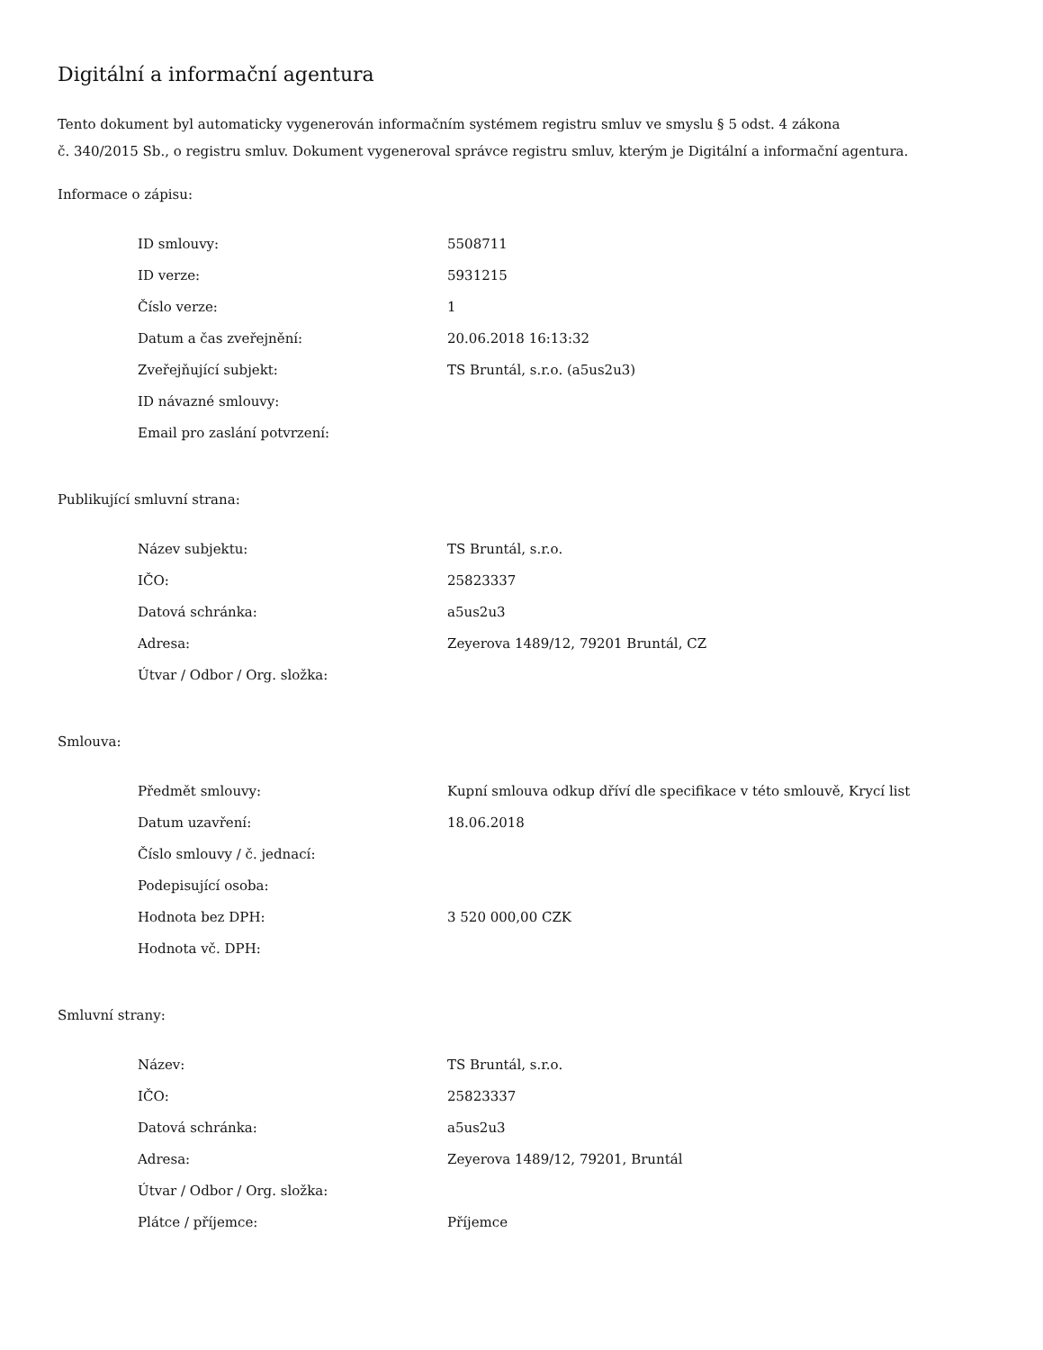Digitální a informační agentura
Tento dokument byl automaticky vygenerován informačním systémem registru smluv ve smyslu § 5 odst. 4 zákona
č. 340/2015 Sb., o registru smluv. Dokument vygeneroval správce registru smluv, kterým je Digitální a informační agentura.
Informace o zápisu:
| ID smlouvy: | 5508711 |
| ID verze: | 5931215 |
| Číslo verze: | 1 |
| Datum a čas zveřejnění: | 20.06.2018 16:13:32 |
| Zveřejňující subjekt: | TS Bruntál, s.r.o. (a5us2u3) |
| ID návazné smlouvy: | |
| Email pro zaslání potvrzení: | |
Publikující smluvní strana:
| Název subjektu: | TS Bruntál, s.r.o. |
| IČO: | 25823337 |
| Datová schránka: | a5us2u3 |
| Adresa: | Zeyerova 1489/12, 79201 Bruntál, CZ |
| Útvar / Odbor / Org. složka: | |
Smlouva:
| Předmět smlouvy: | Kupní smlouva odkup dříví dle specifikace v této smlouvě, Krycí list |
| Datum uzavření: | 18.06.2018 |
| Číslo smlouvy / č. jednací: | |
| Podepisující osoba: | |
| Hodnota bez DPH: | 3 520 000,00 CZK |
| Hodnota vč. DPH: | |
Smluvní strany:
| Název: | TS Bruntál, s.r.o. |
| IČO: | 25823337 |
| Datová schránka: | a5us2u3 |
| Adresa: | Zeyerova 1489/12, 79201, Bruntál |
| Útvar / Odbor / Org. složka: | |
| Plátce / příjemce: | Příjemce |